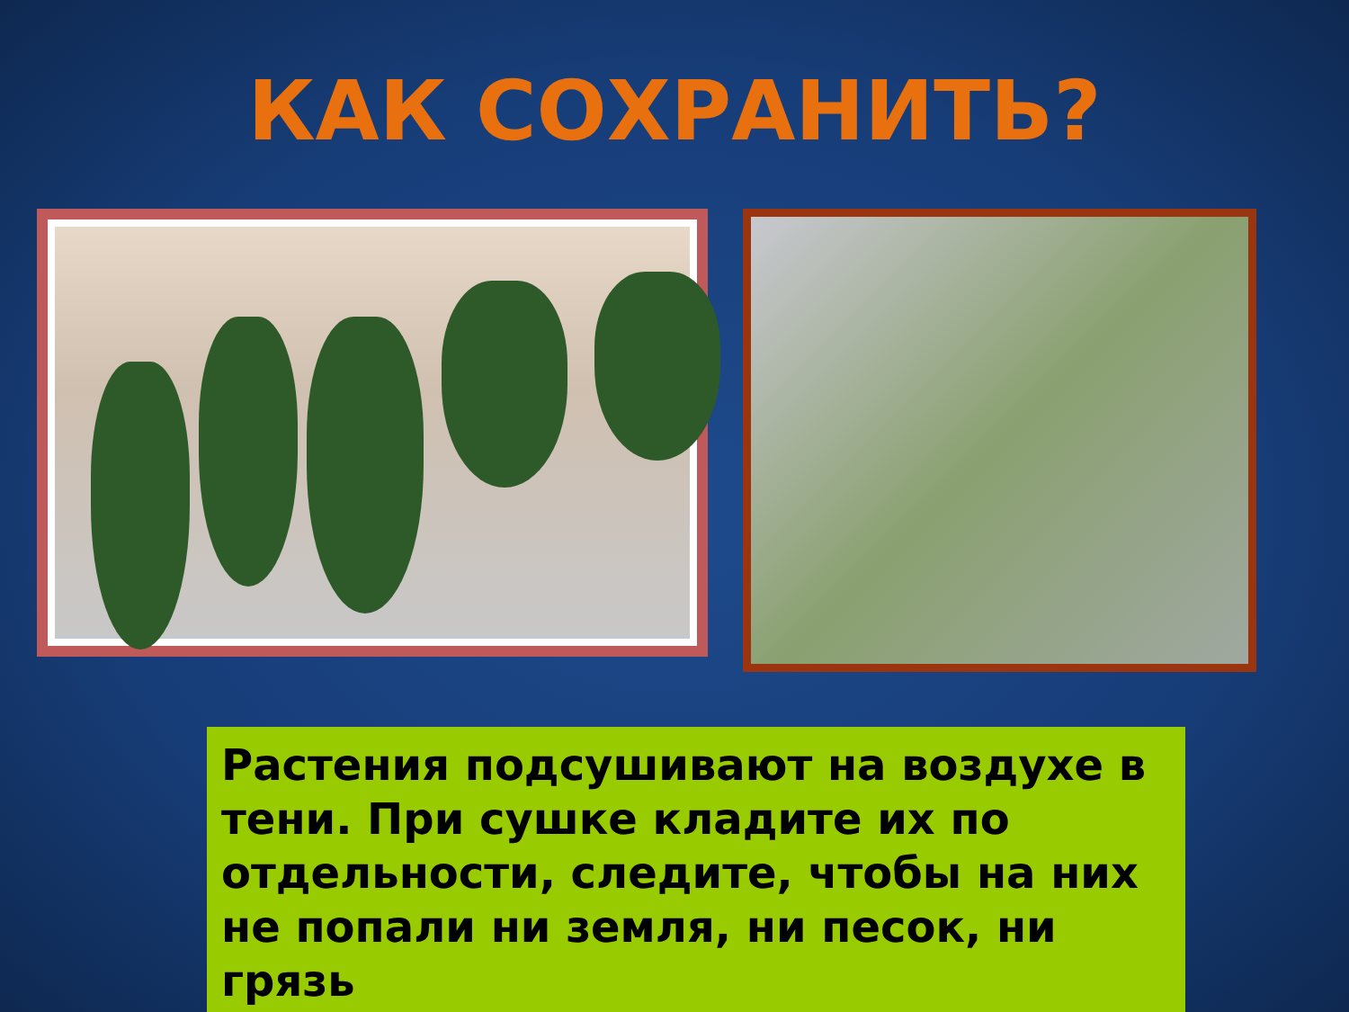КАК СОХРАНИТЬ?
Растения подсушивают на воздухе в тени. При сушке кладите их по отдельности, следите, чтобы на них не попали ни земля, ни песок, ни грязь